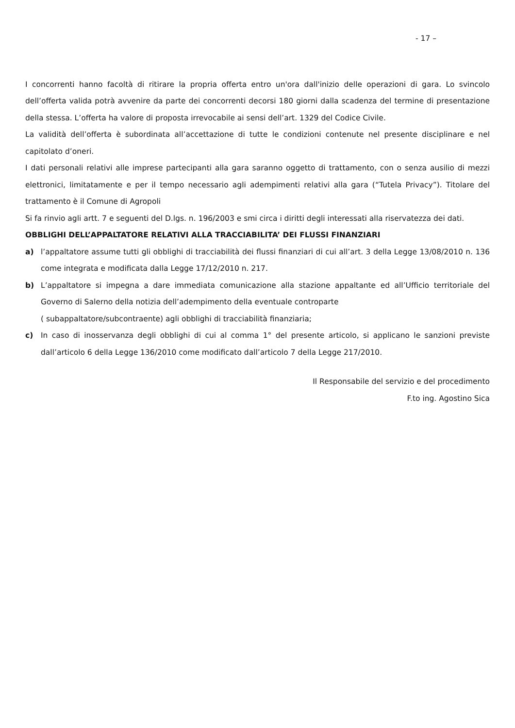- 17 –
I concorrenti hanno facoltà di ritirare la propria offerta entro un'ora dall'inizio delle operazioni di gara. Lo svincolo dell’offerta valida potrà avvenire da parte dei concorrenti decorsi 180 giorni dalla scadenza del termine di presentazione della stessa. L’offerta ha valore di proposta irrevocabile ai sensi dell’art. 1329 del Codice Civile.
La validità dell’offerta è subordinata all’accettazione di tutte le condizioni contenute nel presente disciplinare e nel capitolato d’oneri.
I dati personali relativi alle imprese partecipanti alla gara saranno oggetto di trattamento, con o senza ausilio di mezzi elettronici, limitatamente e per il tempo necessario agli adempimenti relativi alla gara (“Tutela Privacy”). Titolare del trattamento è il Comune di Agropoli
Si fa rinvio agli artt. 7 e seguenti del D.lgs. n. 196/2003 e smi circa i diritti degli interessati alla riservatezza dei dati.
OBBLIGHI DELL’APPALTATORE RELATIVI ALLA TRACCIABILITA’ DEI FLUSSI FINANZIARI
a) l’appaltatore assume tutti gli obblighi di tracciabilità dei flussi finanziari di cui all’art. 3 della Legge 13/08/2010 n. 136 come integrata e modificata dalla Legge 17/12/2010 n. 217.
b) L’appaltatore si impegna a dare immediata comunicazione alla stazione appaltante ed all’Ufficio territoriale del Governo di Salerno della notizia dell’adempimento della eventuale controparte
( subappaltatore/subcontraente) agli obblighi di tracciabilità finanziaria;
c) In caso di inosservanza degli obblighi di cui al comma 1° del presente articolo, si applicano le sanzioni previste dall’articolo 6 della Legge 136/2010 come modificato dall’articolo 7 della Legge 217/2010.
Il Responsabile del servizio e del procedimento
F.to ing. Agostino Sica